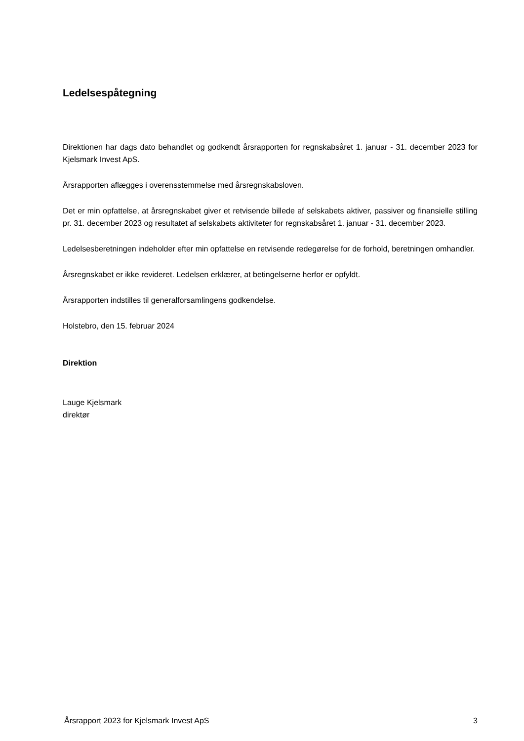Ledelsespåtegning
Direktionen har dags dato behandlet og godkendt årsrapporten for regnskabsåret 1. januar - 31. december 2023 for Kjelsmark Invest ApS.
Årsrapporten aflægges i overensstemmelse med årsregnskabsloven.
Det er min opfattelse, at årsregnskabet giver et retvisende billede af selskabets aktiver, passiver og finansielle stilling pr. 31. december 2023 og resultatet af selskabets aktiviteter for regnskabsåret 1. januar - 31. december 2023.
Ledelsesberetningen indeholder efter min opfattelse en retvisende redegørelse for de forhold, beretningen omhandler.
Årsregnskabet er ikke revideret. Ledelsen erklærer, at betingelserne herfor er opfyldt.
Årsrapporten indstilles til generalforsamlingens godkendelse.
Holstebro, den 15. februar 2024
Direktion
Lauge Kjelsmark
direktør
Årsrapport 2023 for Kjelsmark Invest ApS 3